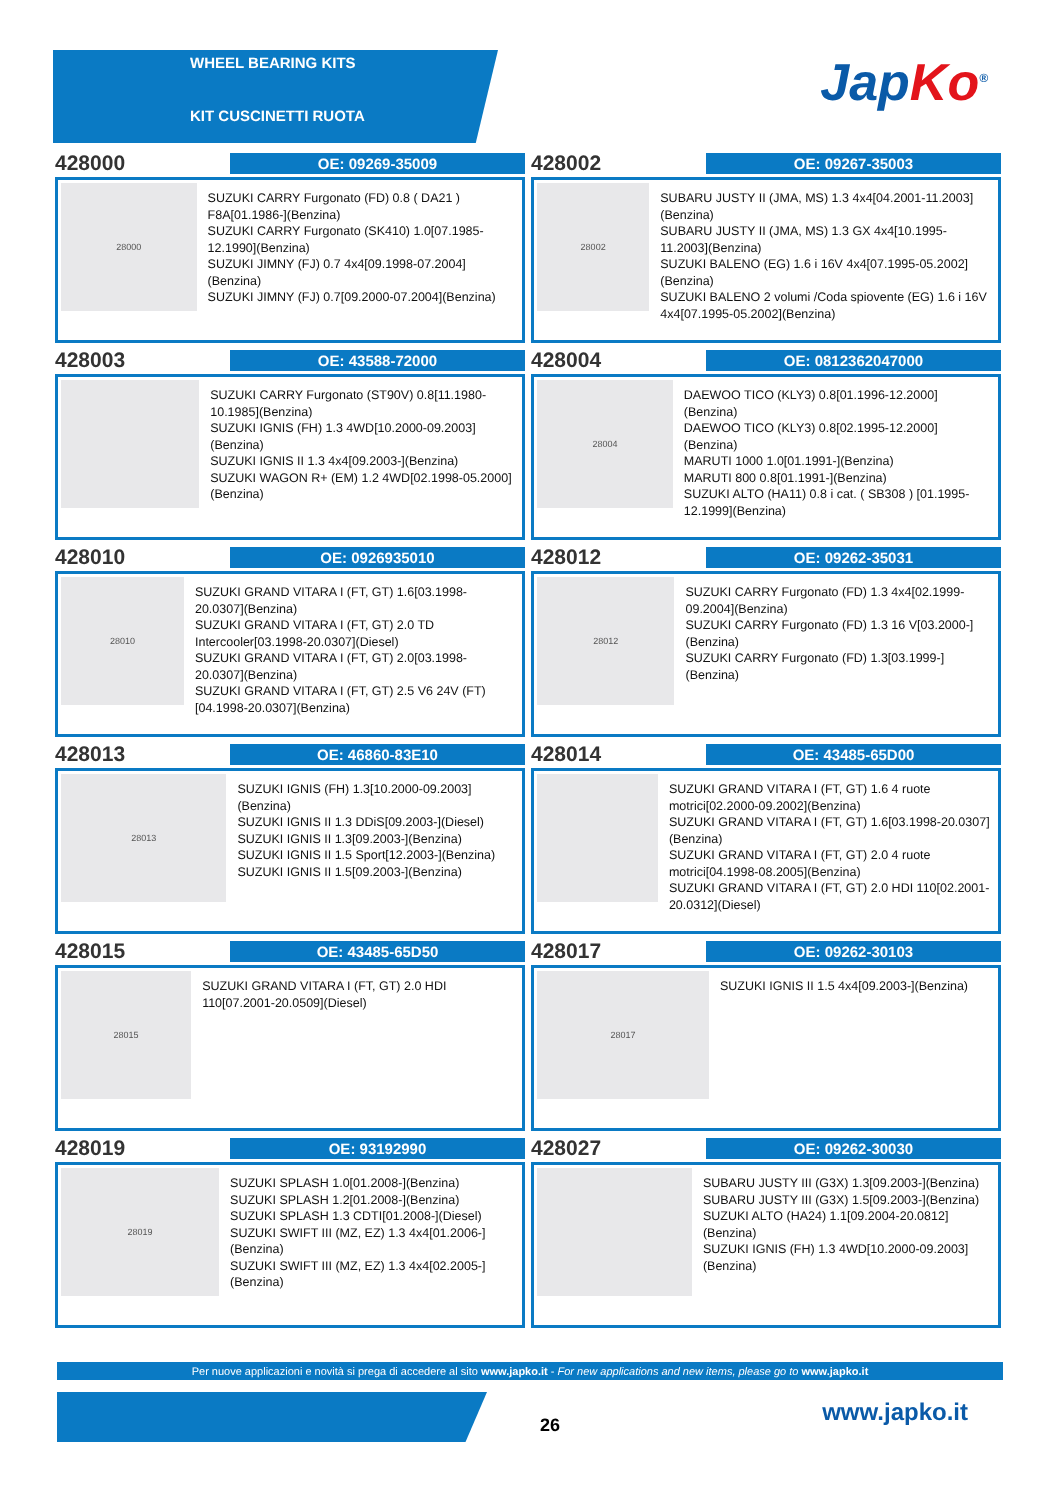WHEEL BEARING KITS
KIT CUSCINETTI RUOTA
Jap Ko<sup>®</sup>
428000
OE: 09269-35009
28000
SUZUKI CARRY Furgonato (FD) 0.8 ( DA21 ) F8A[01.1986-](Benzina)
SUZUKI CARRY Furgonato (SK410) 1.0[07.1985-12.1990](Benzina)
SUZUKI JIMNY (FJ) 0.7 4x4[09.1998-07.2004](Benzina)
SUZUKI JIMNY (FJ) 0.7[09.2000-07.2004](Benzina)
428002
OE: 09267-35003
28002
SUBARU JUSTY II (JMA, MS) 1.3 4x4[04.2001-11.2003](Benzina)
SUBARU JUSTY II (JMA, MS) 1.3 GX 4x4[10.1995-11.2003](Benzina)
SUZUKI BALENO (EG) 1.6 i 16V 4x4[07.1995-05.2002](Benzina)
SUZUKI BALENO 2 volumi /Coda spiovente (EG) 1.6 i 16V 4x4[07.1995-05.2002](Benzina)
428003
OE: 43588-72000
SUZUKI CARRY Furgonato (ST90V) 0.8[11.1980-10.1985](Benzina)
SUZUKI IGNIS (FH) 1.3 4WD[10.2000-09.2003](Benzina)
SUZUKI IGNIS II 1.3 4x4[09.2003-](Benzina)
SUZUKI WAGON R+ (EM) 1.2 4WD[02.1998-05.2000](Benzina)
428004
OE: 0812362047000
28004
DAEWOO TICO (KLY3) 0.8[01.1996-12.2000](Benzina)
DAEWOO TICO (KLY3) 0.8[02.1995-12.2000](Benzina)
MARUTI 1000 1.0[01.1991-](Benzina)
MARUTI 800 0.8[01.1991-](Benzina)
SUZUKI ALTO (HA11) 0.8 i cat. ( SB308 ) [01.1995-12.1999](Benzina)
428010
OE: 0926935010
28010
SUZUKI GRAND VITARA I (FT, GT) 1.6[03.1998-20.0307](Benzina)
SUZUKI GRAND VITARA I (FT, GT) 2.0 TD Intercooler[03.1998-20.0307](Diesel)
SUZUKI GRAND VITARA I (FT, GT) 2.0[03.1998-20.0307](Benzina)
SUZUKI GRAND VITARA I (FT, GT) 2.5 V6 24V (FT)[04.1998-20.0307](Benzina)
428012
OE: 09262-35031
28012
SUZUKI CARRY Furgonato (FD) 1.3 4x4[02.1999-09.2004](Benzina)
SUZUKI CARRY Furgonato (FD) 1.3 16 V[03.2000-](Benzina)
SUZUKI CARRY Furgonato (FD) 1.3[03.1999-](Benzina)
428013
OE: 46860-83E10
28013
SUZUKI IGNIS (FH) 1.3[10.2000-09.2003](Benzina)
SUZUKI IGNIS II 1.3 DDiS[09.2003-](Diesel)
SUZUKI IGNIS II 1.3[09.2003-](Benzina)
SUZUKI IGNIS II 1.5 Sport[12.2003-](Benzina)
SUZUKI IGNIS II 1.5[09.2003-](Benzina)
428014
OE: 43485-65D00
SUZUKI GRAND VITARA I (FT, GT) 1.6 4 ruote motrici[02.2000-09.2002](Benzina)
SUZUKI GRAND VITARA I (FT, GT) 1.6[03.1998-20.0307](Benzina)
SUZUKI GRAND VITARA I (FT, GT) 2.0 4 ruote motrici[04.1998-08.2005](Benzina)
SUZUKI GRAND VITARA I (FT, GT) 2.0 HDI 110[02.2001-20.0312](Diesel)
428015
OE: 43485-65D50
28015
SUZUKI GRAND VITARA I (FT, GT) 2.0 HDI 110[07.2001-20.0509](Diesel)
428017
OE: 09262-30103
28017
SUZUKI IGNIS II 1.5 4x4[09.2003-](Benzina)
428019
OE: 93192990
28019
SUZUKI SPLASH 1.0[01.2008-](Benzina)
SUZUKI SPLASH 1.2[01.2008-](Benzina)
SUZUKI SPLASH 1.3 CDTI[01.2008-](Diesel)
SUZUKI SWIFT III (MZ, EZ) 1.3 4x4[01.2006-](Benzina)
SUZUKI SWIFT III (MZ, EZ) 1.3 4x4[02.2005-](Benzina)
428027
OE: 09262-30030
SUBARU JUSTY III (G3X) 1.3[09.2003-](Benzina)
SUBARU JUSTY III (G3X) 1.5[09.2003-](Benzina)
SUZUKI ALTO (HA24) 1.1[09.2004-20.0812](Benzina)
SUZUKI IGNIS (FH) 1.3 4WD[10.2000-09.2003](Benzina)
Per nuove applicazioni e novità si prega di accedere al sito www.japko.it - For new applications and new items, please go to www.japko.it
26 www.japko.it